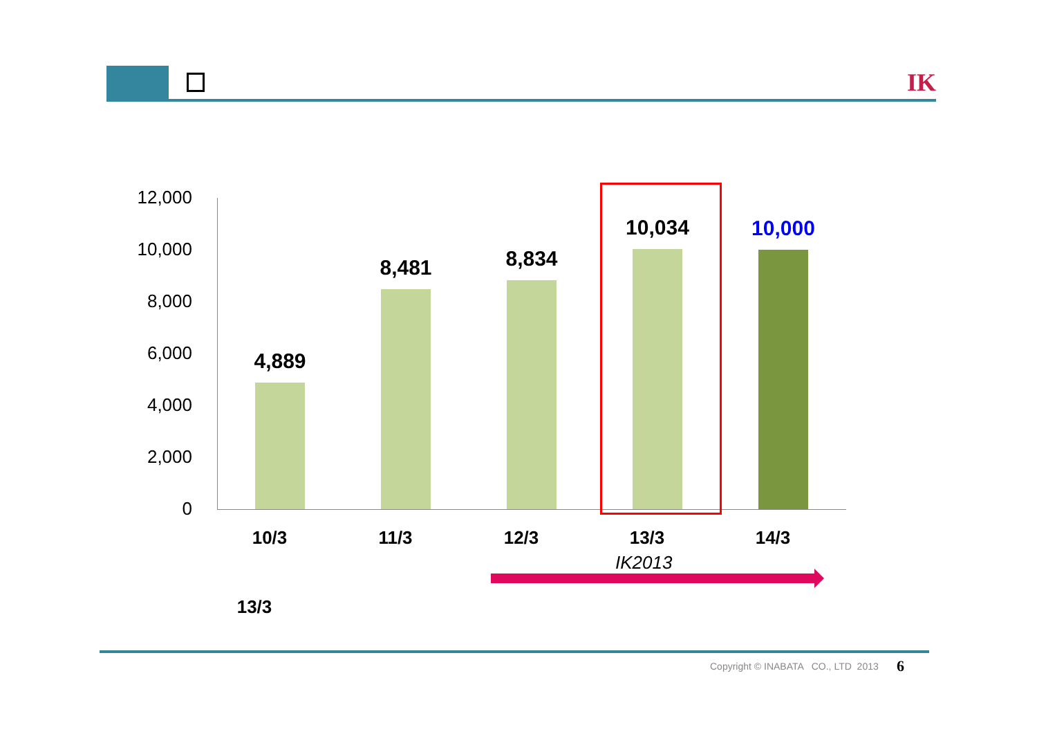IK
12,000
10,000
8,000
6,000
4,000
2,000
0
4,889
8,481 8,834
10,034 10,000
10/3 11/3 12/3 13/3 14/3
IK2013
13/3
Copyright © INABATA CO., LTD 2013
6